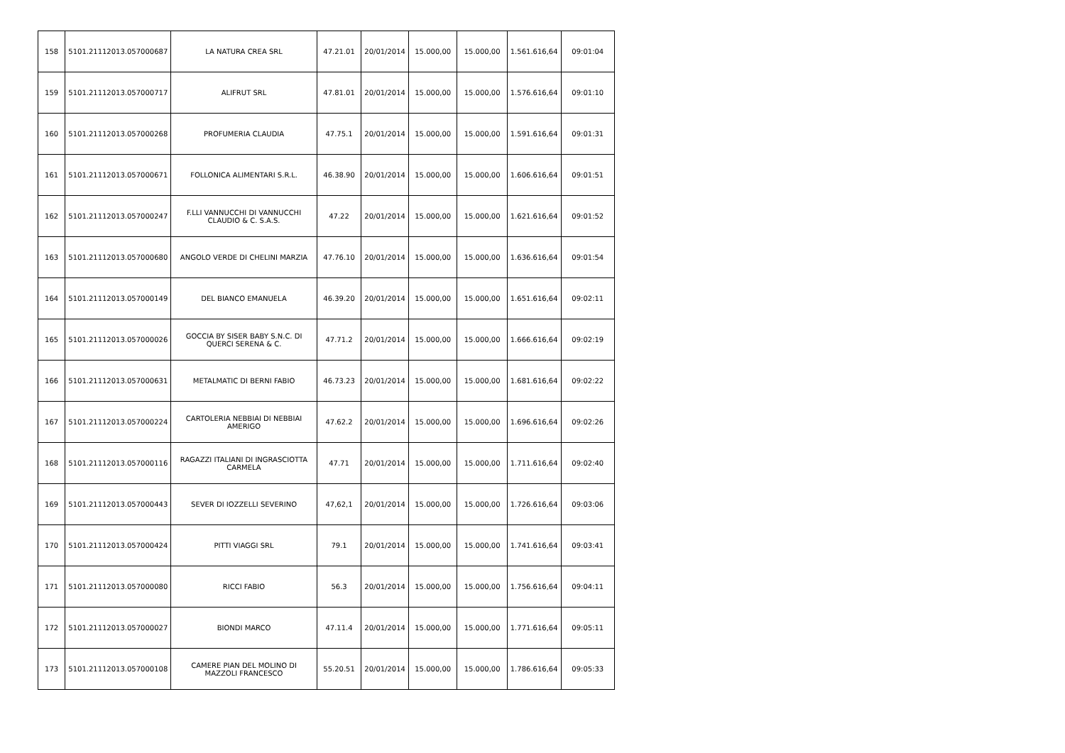| 158 | 5101.21112013.057000687 | LA NATURA CREA SRL | 47.21.01 | 20/01/2014 | 15.000,00 | 15.000,00 | 1.561.616,64 | 09:01:04 |
| 159 | 5101.21112013.057000717 | ALIFRUT SRL | 47.81.01 | 20/01/2014 | 15.000,00 | 15.000,00 | 1.576.616,64 | 09:01:10 |
| 160 | 5101.21112013.057000268 | PROFUMERIA CLAUDIA | 47.75.1 | 20/01/2014 | 15.000,00 | 15.000,00 | 1.591.616,64 | 09:01:31 |
| 161 | 5101.21112013.057000671 | FOLLONICA ALIMENTARI S.R.L. | 46.38.90 | 20/01/2014 | 15.000,00 | 15.000,00 | 1.606.616,64 | 09:01:51 |
| 162 | 5101.21112013.057000247 | F.LLI VANNUCCHI DI VANNUCCHI CLAUDIO & C. S.A.S. | 47.22 | 20/01/2014 | 15.000,00 | 15.000,00 | 1.621.616,64 | 09:01:52 |
| 163 | 5101.21112013.057000680 | ANGOLO VERDE DI CHELINI MARZIA | 47.76.10 | 20/01/2014 | 15.000,00 | 15.000,00 | 1.636.616,64 | 09:01:54 |
| 164 | 5101.21112013.057000149 | DEL BIANCO EMANUELA | 46.39.20 | 20/01/2014 | 15.000,00 | 15.000,00 | 1.651.616,64 | 09:02:11 |
| 165 | 5101.21112013.057000026 | GOCCIA BY SISER BABY S.N.C. DI QUERCI SERENA & C. | 47.71.2 | 20/01/2014 | 15.000,00 | 15.000,00 | 1.666.616,64 | 09:02:19 |
| 166 | 5101.21112013.057000631 | METALMATIC DI BERNI FABIO | 46.73.23 | 20/01/2014 | 15.000,00 | 15.000,00 | 1.681.616,64 | 09:02:22 |
| 167 | 5101.21112013.057000224 | CARTOLERIA NEBBIAI DI NEBBIAI AMERIGO | 47.62.2 | 20/01/2014 | 15.000,00 | 15.000,00 | 1.696.616,64 | 09:02:26 |
| 168 | 5101.21112013.057000116 | RAGAZZI ITALIANI DI INGRASCIOTTA CARMELA | 47.71 | 20/01/2014 | 15.000,00 | 15.000,00 | 1.711.616,64 | 09:02:40 |
| 169 | 5101.21112013.057000443 | SEVER DI IOZZELLI SEVERINO | 47,62,1 | 20/01/2014 | 15.000,00 | 15.000,00 | 1.726.616,64 | 09:03:06 |
| 170 | 5101.21112013.057000424 | PITTI VIAGGI SRL | 79.1 | 20/01/2014 | 15.000,00 | 15.000,00 | 1.741.616,64 | 09:03:41 |
| 171 | 5101.21112013.057000080 | RICCI FABIO | 56.3 | 20/01/2014 | 15.000,00 | 15.000,00 | 1.756.616,64 | 09:04:11 |
| 172 | 5101.21112013.057000027 | BIONDI MARCO | 47.11.4 | 20/01/2014 | 15.000,00 | 15.000,00 | 1.771.616,64 | 09:05:11 |
| 173 | 5101.21112013.057000108 | CAMERE PIAN DEL MOLINO DI MAZZOLI FRANCESCO | 55.20.51 | 20/01/2014 | 15.000,00 | 15.000,00 | 1.786.616,64 | 09:05:33 |